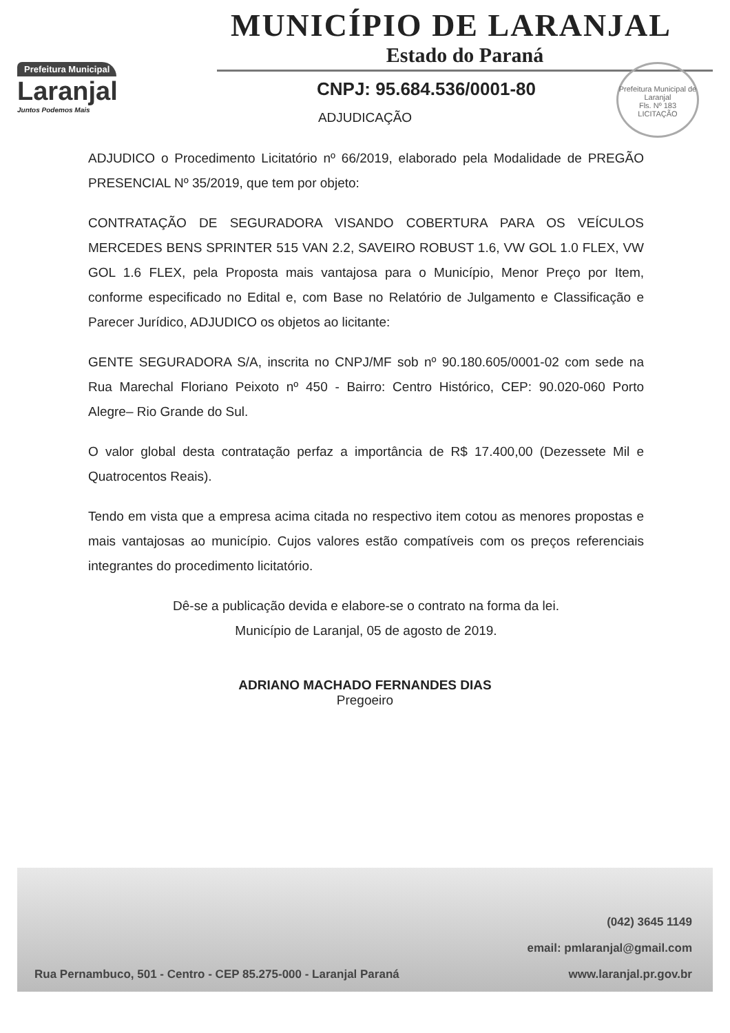Prefeitura Municipal
Laranjal
Juntos Podemos Mais
MUNICÍPIO DE LARANJAL
Estado do Paraná
CNPJ: 95.684.536/0001-80
Prefeitura Municipal de Laranjal
Fls. Nº 183
LICITAÇÃO
ADJUDICAÇÃO
ADJUDICO o Procedimento Licitatório nº 66/2019, elaborado pela Modalidade de PREGÃO PRESENCIAL Nº 35/2019, que tem por objeto:
CONTRATAÇÃO DE SEGURADORA VISANDO COBERTURA PARA OS VEÍCULOS MERCEDES BENS SPRINTER 515 VAN 2.2, SAVEIRO ROBUST 1.6, VW GOL 1.0 FLEX, VW GOL 1.6 FLEX, pela Proposta mais vantajosa para o Município, Menor Preço por Item, conforme especificado no Edital e, com Base no Relatório de Julgamento e Classificação e Parecer Jurídico, ADJUDICO os objetos ao licitante:
GENTE SEGURADORA S/A, inscrita no CNPJ/MF sob nº 90.180.605/0001-02 com sede na Rua Marechal Floriano Peixoto nº 450 - Bairro: Centro Histórico, CEP: 90.020-060 Porto Alegre– Rio Grande do Sul.
O valor global desta contratação perfaz a importância de R$ 17.400,00 (Dezessete Mil e Quatrocentos Reais).
Tendo em vista que a empresa acima citada no respectivo item cotou as menores propostas e mais vantajosas ao município. Cujos valores estão compatíveis com os preços referenciais integrantes do procedimento licitatório.
Dê-se a publicação devida e elabore-se o contrato na forma da lei.
Município de Laranjal, 05 de agosto de 2019.
ADRIANO MACHADO FERNANDES DIAS
Pregoeiro
(042) 3645 1149
email: pmlaranjal@gmail.com
Rua Pernambuco, 501 - Centro - CEP 85.275-000 - Laranjal Paraná www.laranjal.pr.gov.br